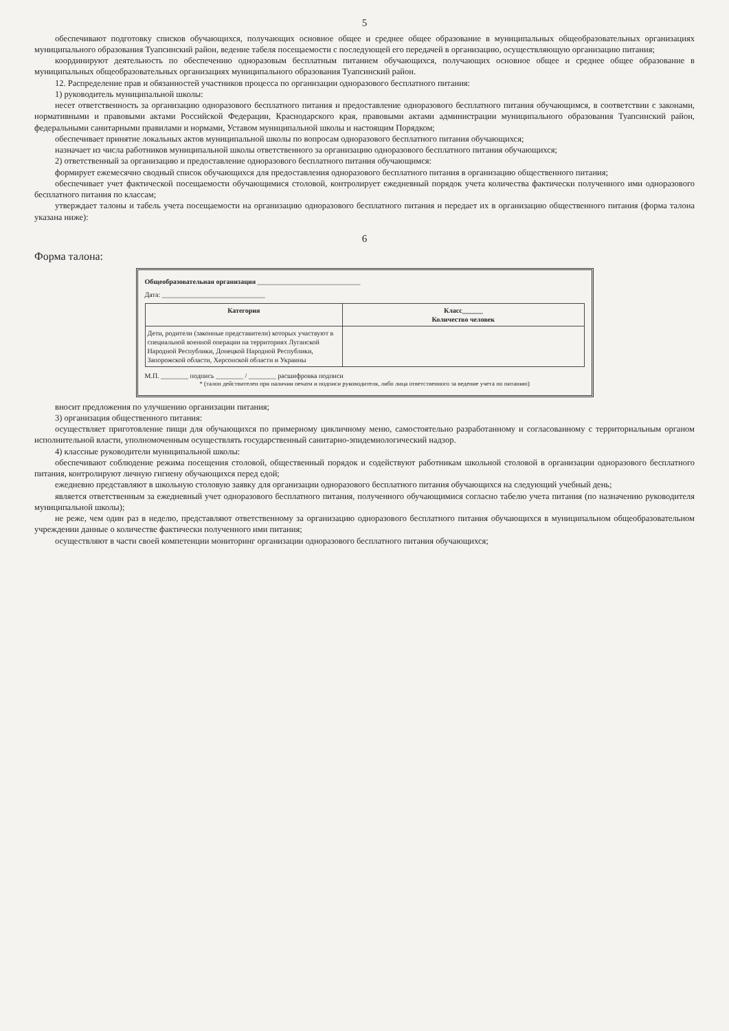5
обеспечивают подготовку списков обучающихся, получающих основное общее и среднее общее образование в муниципальных общеобразовательных организациях муниципального образования Туапсинский район, ведение табеля посещаемости с последующей его передачей в организацию, осуществляющую организацию питания;
координируют деятельность по обеспечению одноразовым бесплатным питанием обучающихся, получающих основное общее и среднее общее образование в муниципальных общеобразовательных организациях муниципального образования Туапсинский район.
12. Распределение прав и обязанностей участников процесса по организации одноразового бесплатного питания:
1) руководитель муниципальной школы:
несет ответственность за организацию одноразового бесплатного питания и предоставление одноразового бесплатного питания обучающимся, в соответствии с законами, нормативными и правовыми актами Российской Федерации, Краснодарского края, правовыми актами администрации муниципального образования Туапсинский район, федеральными санитарными правилами и нормами, Уставом муниципальной школы и настоящим Порядком;
обеспечивает принятие локальных актов муниципальной школы по вопросам одноразового бесплатного питания обучающихся;
назначает из числа работников муниципальной школы ответственного за организацию одноразового бесплатного питания обучающихся;
2) ответственный за организацию и предоставление одноразового бесплатного питания обучающимся:
формирует ежемесячно сводный список обучающихся для предоставления одноразового бесплатного питания в организацию общественного питания;
обеспечивает учет фактической посещаемости обучающимися столовой, контролирует ежедневный порядок учета количества фактически полученного ими одноразового бесплатного питания по классам;
утверждает талоны и табель учета посещаемости на организацию одноразового бесплатного питания и передает их в организацию общественного питания (форма талона указана ниже):
6
Форма талона:
Общеобразовательная организация ______________________________
Дата: ______________________________
| Категория | Класс______ Количество человек |
| --- | --- |
| Дети, родители (законные представители) которых участвуют в специальной военной операции на территориях Луганской Народной Республики, Донецкой Народной Республики, Запорожской области, Херсонской области и Украины | |
М.П. ________ подпись ________ / ________ расшифровка подписи
* (талон действителен при наличии печати и подписи руководителя, либо лица ответственного за ведение учета по питанию)
вносит предложения по улучшению организации питания;
3) организация общественного питания:
осуществляет приготовление пищи для обучающихся по примерному цикличному меню, самостоятельно разработанному и согласованному с территориальным органом исполнительной власти, уполномоченным осуществлять государственный санитарно-эпидемиологический надзор.
4) классные руководители муниципальной школы:
обеспечивают соблюдение режима посещения столовой, общественный порядок и содействуют работникам школьной столовой в организации одноразового бесплатного питания, контролируют личную гигиену обучающихся перед едой;
ежедневно представляют в школьную столовую заявку для организации одноразового бесплатного питания обучающихся на следующий учебный день;
является ответственным за ежедневный учет одноразового бесплатного питания, полученного обучающимися согласно табелю учета питания (по назначению руководителя муниципальной школы);
не реже, чем один раз в неделю, представляют ответственному за организацию одноразового бесплатного питания обучающихся в муниципальном общеобразовательном учреждении данные о количестве фактически полученного ими питания;
осуществляют в части своей компетенции мониторинг организации одноразового бесплатного питания обучающихся;